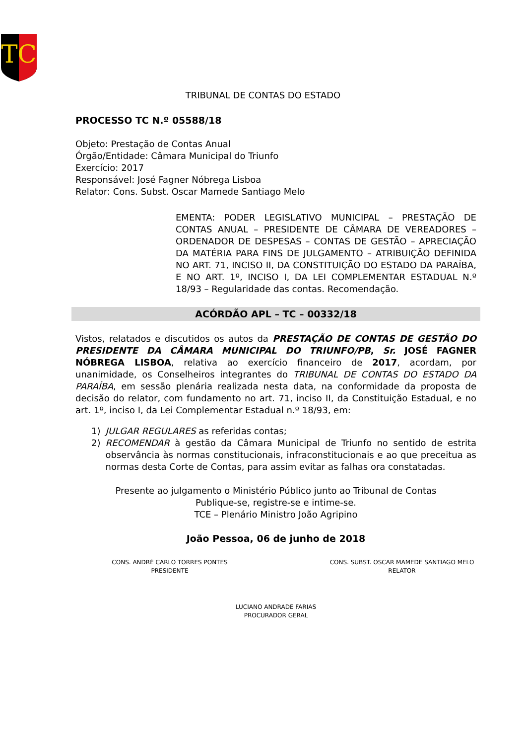TC
TRIBUNAL DE CONTAS DO ESTADO
PROCESSO TC N.º 05588/18
Objeto: Prestação de Contas Anual
Órgão/Entidade: Câmara Municipal do Triunfo
Exercício: 2017
Responsável: José Fagner Nóbrega Lisboa
Relator: Cons. Subst. Oscar Mamede Santiago Melo
EMENTA: PODER LEGISLATIVO MUNICIPAL – PRESTAÇÃO DE CONTAS ANUAL – PRESIDENTE DE CÂMARA DE VEREADORES – ORDENADOR DE DESPESAS – CONTAS DE GESTÃO – APRECIAÇÃO DA MATÉRIA PARA FINS DE JULGAMENTO – ATRIBUIÇÃO DEFINIDA NO ART. 71, INCISO II, DA CONSTITUIÇÃO DO ESTADO DA PARAÍBA, E NO ART. 1º, INCISO I, DA LEI COMPLEMENTAR ESTADUAL N.º 18/93 – Regularidade das contas. Recomendação.
ACÓRDÃO APL – TC – 00332/18
Vistos, relatados e discutidos os autos da PRESTAÇÃO DE CONTAS DE GESTÃO DO PRESIDENTE DA CÂMARA MUNICIPAL DO TRIUNFO/PB, Sr. JOSÉ FAGNER NÓBREGA LISBOA, relativa ao exercício financeiro de 2017, acordam, por unanimidade, os Conselheiros integrantes do TRIBUNAL DE CONTAS DO ESTADO DA PARAÍBA, em sessão plenária realizada nesta data, na conformidade da proposta de decisão do relator, com fundamento no art. 71, inciso II, da Constituição Estadual, e no art. 1º, inciso I, da Lei Complementar Estadual n.º 18/93, em:
1) JULGAR REGULARES as referidas contas;
2) RECOMENDAR à gestão da Câmara Municipal de Triunfo no sentido de estrita observância às normas constitucionais, infraconstitucionais e ao que preceitua as normas desta Corte de Contas, para assim evitar as falhas ora constatadas.
Presente ao julgamento o Ministério Público junto ao Tribunal de Contas
Publique-se, registre-se e intime-se.
TCE – Plenário Ministro João Agripino
João Pessoa, 06 de junho de 2018
CONS. ANDRÉ CARLO TORRES PONTES
PRESIDENTE
CONS. SUBST. OSCAR MAMEDE SANTIAGO MELO
RELATOR
LUCIANO ANDRADE FARIAS
PROCURADOR GERAL